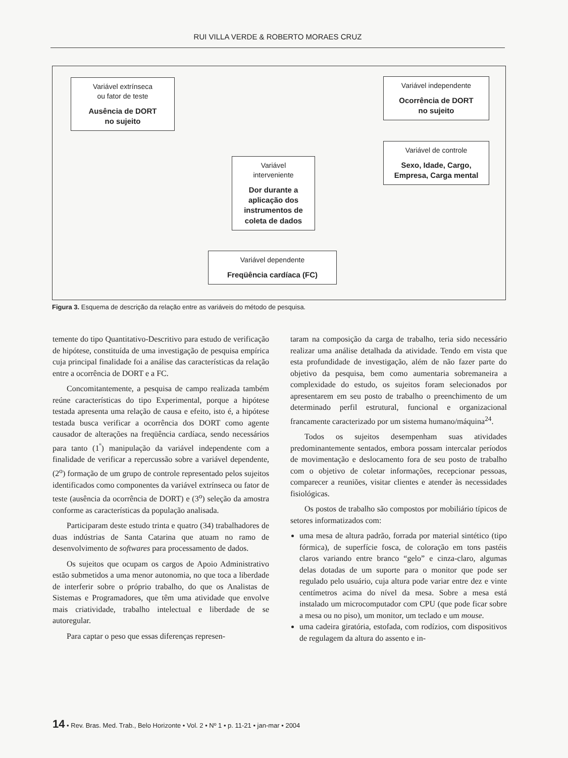RUI VILLA VERDE & ROBERTO MORAES CRUZ
Variável extrínseca
ou fator de teste
Ausência de DORT
no sujeito
Variável independente
Ocorrência de DORT
no sujeito
Variável de controle
Sexo, Idade, Cargo,
Empresa, Carga mental
Variável
interveniente
Dor durante a
aplicação dos
instrumentos de
coleta de dados
Variável dependente
Freqüência cardíaca (FC)
Figura 3. Esquema de descrição da relação entre as variáveis do método de pesquisa.
temente do tipo Quantitativo-Descritivo para estudo de verificação de hipótese, constituída de uma investigação de pesquisa empírica cuja principal finalidade foi a análise das características da relação entre a ocorrência de DORT e a FC.
Concomitantemente, a pesquisa de campo realizada também reúne características do tipo Experimental, porque a hipótese testada apresenta uma relação de causa e efeito, isto é, a hipótese testada busca verificar a ocorrência dos DORT como agente causador de alterações na freqüência cardíaca, sendo necessários para tanto (1<sup>º</sup>) manipulação da variável independente com a finalidade de verificar a repercussão sobre a variável dependente, (2<sup>o</sup>) formação de um grupo de controle representado pelos sujeitos identificados como componentes da variável extrínseca ou fator de teste (ausência da ocorrência de DORT) e (3<sup>o</sup>) seleção da amostra conforme as características da população analisada.
Participaram deste estudo trinta e quatro (34) trabalhadores de duas indústrias de Santa Catarina que atuam no ramo de desenvolvimento de softwares para processamento de dados.
Os sujeitos que ocupam os cargos de Apoio Administrativo estão submetidos a uma menor autonomia, no que toca a liberdade de interferir sobre o próprio trabalho, do que os Analistas de Sistemas e Programadores, que têm uma atividade que envolve mais criatividade, trabalho intelectual e liberdade de se autoregular.
Para captar o peso que essas diferenças represen-
taram na composição da carga de trabalho, teria sido necessário realizar uma análise detalhada da atividade. Tendo em vista que esta profundidade de investigação, além de não fazer parte do objetivo da pesquisa, bem como aumentaria sobremaneira a complexidade do estudo, os sujeitos foram selecionados por apresentarem em seu posto de trabalho o preenchimento de um determinado perfil estrutural, funcional e organizacional francamente caracterizado por um sistema humano/máquina<sup>24</sup>.
Todos os sujeitos desempenham suas atividades predominantemente sentados, embora possam intercalar períodos de movimentação e deslocamento fora de seu posto de trabalho com o objetivo de coletar informações, recepcionar pessoas, comparecer a reuniões, visitar clientes e atender às necessidades fisiológicas.
Os postos de trabalho são compostos por mobiliário típicos de setores informatizados com:
uma mesa de altura padrão, forrada por material sintético (tipo fórmica), de superfície fosca, de coloração em tons pastéis claros variando entre branco “gelo” e cinza-claro, algumas delas dotadas de um suporte para o monitor que pode ser regulado pelo usuário, cuja altura pode variar entre dez e vinte centímetros acima do nível da mesa. Sobre a mesa está instalado um microcomputador com CPU (que pode ficar sobre a mesa ou no piso), um monitor, um teclado e um mouse.
uma cadeira giratória, estofada, com rodízios, com dispositivos de regulagem da altura do assento e in-
14 • Rev. Bras. Med. Trab., Belo Horizonte • Vol. 2 • Nº 1 • p. 11-21 • jan-mar • 2004